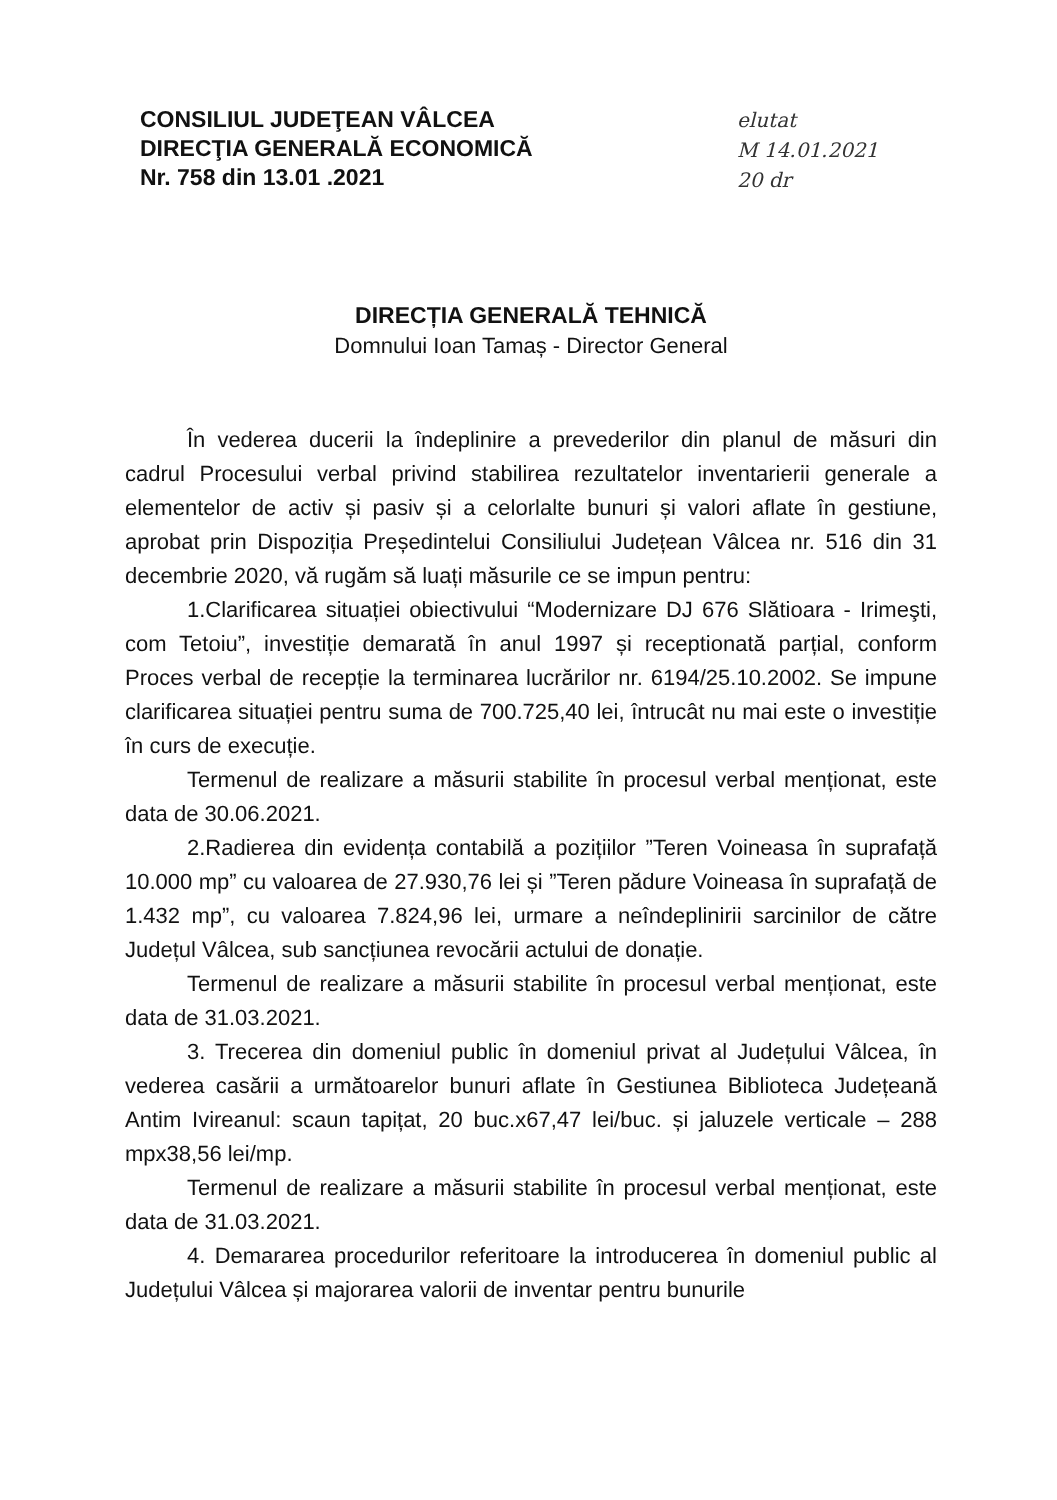CONSILIUL JUDEŢEAN VÂLCEA
DIRECŢIA GENERALĂ ECONOMICĂ
Nr. 758 din 13.01 .2021
elutat
M 14.01.2021
20 dr
DIRECȚIA GENERALĂ TEHNICĂ
Domnului Ioan Tamaș - Director General
În vederea ducerii la îndeplinire a prevederilor din planul de măsuri din cadrul Procesului verbal privind stabilirea rezultatelor inventarierii generale a elementelor de activ și pasiv și a celorlalte bunuri și valori aflate în gestiune, aprobat prin Dispoziția Președintelui Consiliului Județean Vâlcea nr. 516 din 31 decembrie 2020, vă rugăm să luați măsurile ce se impun pentru:
1.Clarificarea situației obiectivului “Modernizare DJ 676 Slătioara - Irimeşti, com Tetoiu”, investiție demarată în anul 1997 și receptionată parțial, conform Proces verbal de recepție la terminarea lucrărilor nr. 6194/25.10.2002. Se impune clarificarea situației pentru suma de 700.725,40 lei, întrucât nu mai este o investiție în curs de execuție.
Termenul de realizare a măsurii stabilite în procesul verbal menționat, este data de 30.06.2021.
2.Radierea din evidența contabilă a pozițiilor ”Teren Voineasa în suprafață 10.000 mp” cu valoarea de 27.930,76 lei și ”Teren pădure Voineasa în suprafață de 1.432 mp”, cu valoarea 7.824,96 lei, urmare a neîndeplinirii sarcinilor de către Județul Vâlcea, sub sancțiunea revocării actului de donație.
Termenul de realizare a măsurii stabilite în procesul verbal menționat, este data de 31.03.2021.
3. Trecerea din domeniul public în domeniul privat al Județului Vâlcea, în vederea casării a următoarelor bunuri aflate în Gestiunea Biblioteca Județeană Antim Ivireanul: scaun tapițat, 20 buc.x67,47 lei/buc. și jaluzele verticale – 288 mpx38,56 lei/mp.
Termenul de realizare a măsurii stabilite în procesul verbal menționat, este data de 31.03.2021.
4. Demararea procedurilor referitoare la introducerea în domeniul public al Județului Vâlcea și majorarea valorii de inventar pentru bunurile